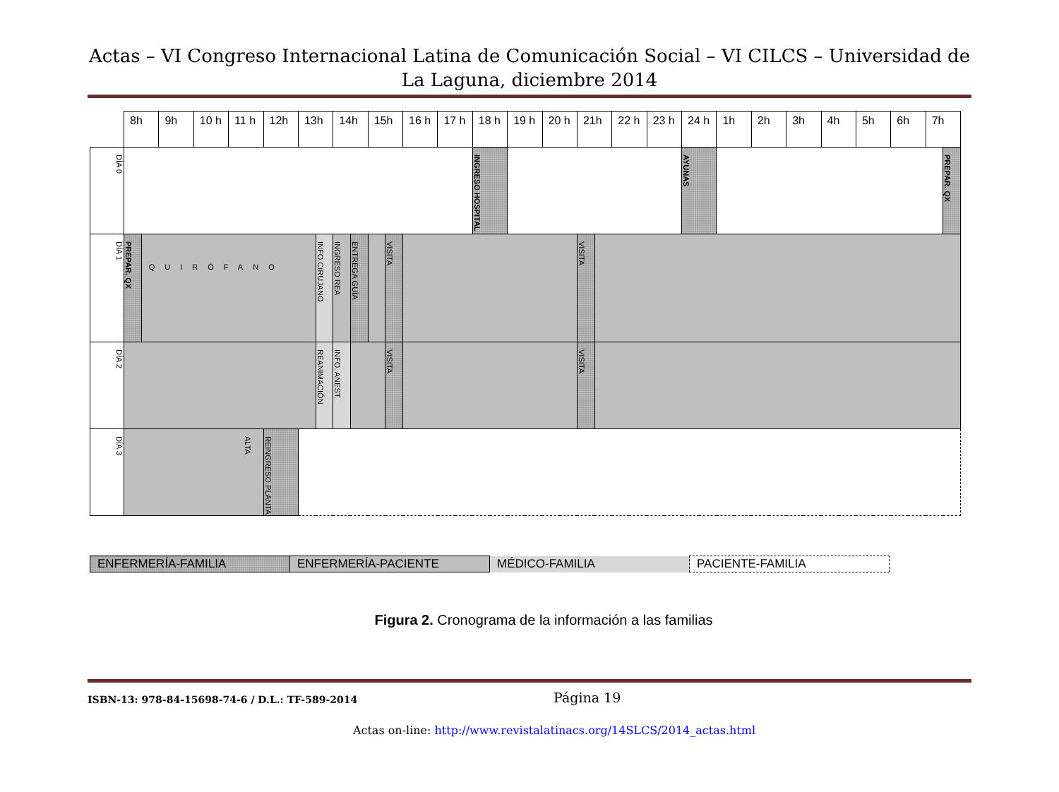Actas – VI Congreso Internacional Latina de Comunicación Social – VI CILCS – Universidad de La Laguna, diciembre 2014
| | 8h | | 9h | 10 h | 11 h | 12h | 13h | | 14h | | 15h | | 16 h | 17 h | 18 h | 19 h | 20 h | 21h | | 22 h | 23 h | 24 h | 1h | 2h | 3h | 4h | 5h | 6h | 7h | |
| DÍA 0 | | | | | | | | | | | | | | | INGRESO HOSPITAL | | | | | | | AYUNAS | | | | | | | | PREPAR. QX |
| DÍA 1 | PREPAR. QX | QUIRÓFANO | | | | | | INFO.CIRUJANO | INGRESO REA | ENTREGA GUÍA | | VISITA | | | | | | VISITA | | | | | | | | | | | | |
| DÍA 2 | | | | | | | | REANIMACIÓN | INFO. ANEST. | | | VISITA | | | | | | VISITA | | | | | | | | | | | | |
| DÍA 3 | ALTA | | | | | REINGRESO PLANTA | | | | | | | | | | | | | | | | | | | | | | | | |
| ENFERMERÍA-FAMILIA | ENFERMERÍA-PACIENTE | MÉDICO-FAMILIA | PACIENTE-FAMILIA |
Figura 2. Cronograma de la información a las familias
ISBN-13: 978-84-15698-74-6 / D.L.: TF-589-2014
Página 19
Actas on-line: http://www.revistalatinacs.org/14SLCS/2014_actas.html